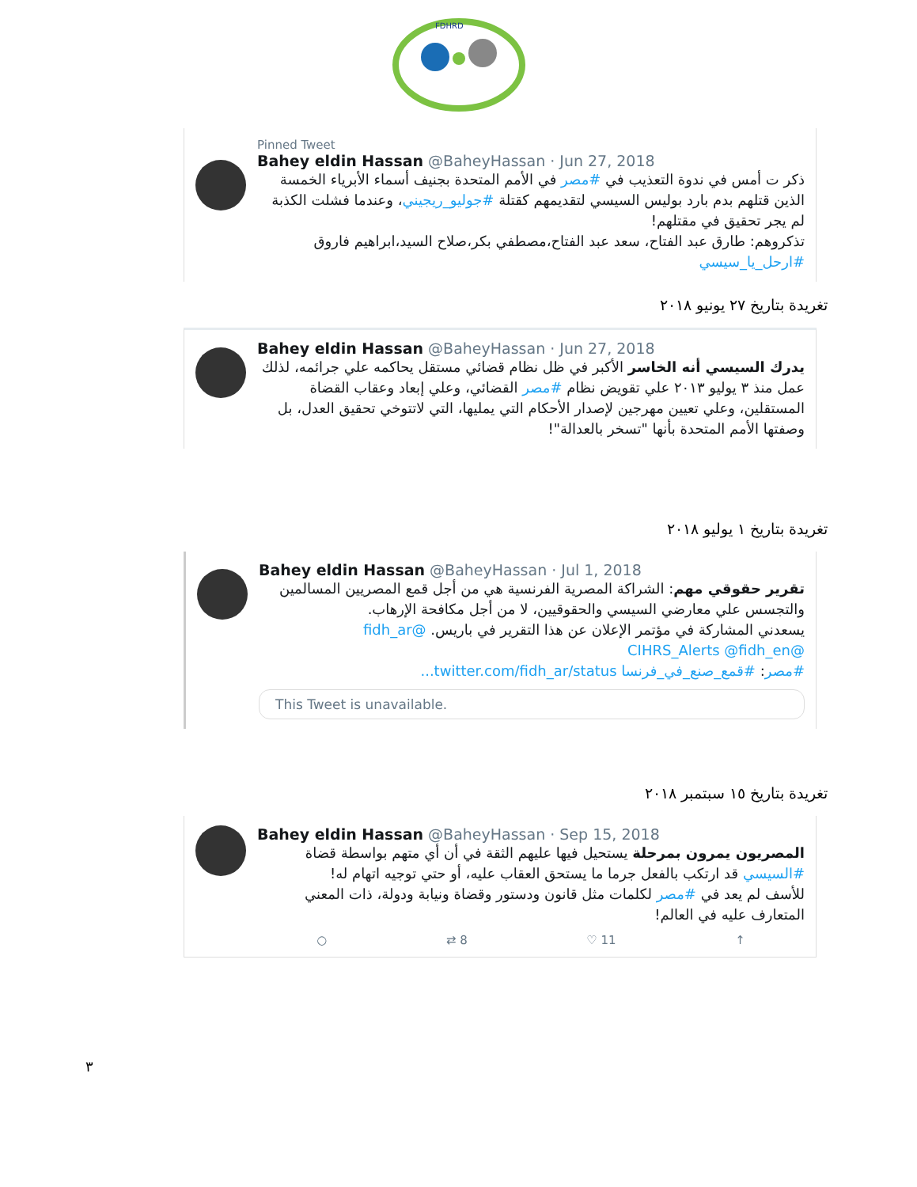FDHRD
Pinned Tweet
Bahey eldin Hassan @BaheyHassan · Jun 27, 2018
ذكر ت أمس في ندوة التعذيب في #مصر في الأمم المتحدة بجنيف أسماء الأبرياء الخمسة الذين قتلهم بدم بارد بوليس السيسي لتقديمهم كقتلة #جوليو_ريجيني، وعندما فشلت الكذبة لم يجر تحقيق في مقتلهم!
تذكروهم: طارق عبد الفتاح، سعد عبد الفتاح،مصطفي بكر،صلاح السيد،ابراهيم فاروق
#ارحل_يا_سيسي
تغريدة بتاريخ ٢٧ يونيو ٢٠١٨
Bahey eldin Hassan @BaheyHassan · Jun 27, 2018
يدرك السيسي أنه الخاسر الأكبر في ظل نظام قضائي مستقل يحاكمه علي جرائمه، لذلك عمل منذ ٣ يوليو ٢٠١٣ علي تقويض نظام #مصر القضائي، وعلي إبعاد وعقاب القضاة المستقلين، وعلي تعيين مهرجين لإصدار الأحكام التي يمليها، التي لاتتوخي تحقيق العدل، بل وصفتها الأمم المتحدة بأنها "تسخر بالعدالة"!
تغريدة بتاريخ ١ يوليو ٢٠١٨
Bahey eldin Hassan @BaheyHassan · Jul 1, 2018
تقرير حقوقي مهم: الشراكة المصرية الفرنسية هي من أجل قمع المصريين المسالمين والتجسس علي معارضي السيسي والحقوقيين، لا من أجل مكافحة الإرهاب.
يسعدني المشاركة في مؤتمر الإعلان عن هذا التقرير في باريس. @fidh_ar
@CIHRS_Alerts @fidh_en
#مصر: #قمع_صنع_في_فرنسا twitter.com/fidh_ar/status...
This Tweet is unavailable.
تغريدة بتاريخ ١٥ سبتمبر ٢٠١٨
Bahey eldin Hassan @BaheyHassan · Sep 15, 2018
المصريون يمرون بمرحلة يستحيل فيها عليهم الثقة في أن أي متهم بواسطة قضاة #السيسي قد ارتكب بالفعل جرما ما يستحق العقاب عليه، أو حتي توجيه اتهام له!
للأسف لم يعد في #مصر لكلمات مثل قانون ودستور وقضاة ونيابة ودولة، ذات المعني المتعارف عليه في العالم!
○ ⇄ 8 ♡ 11 ↑
٣